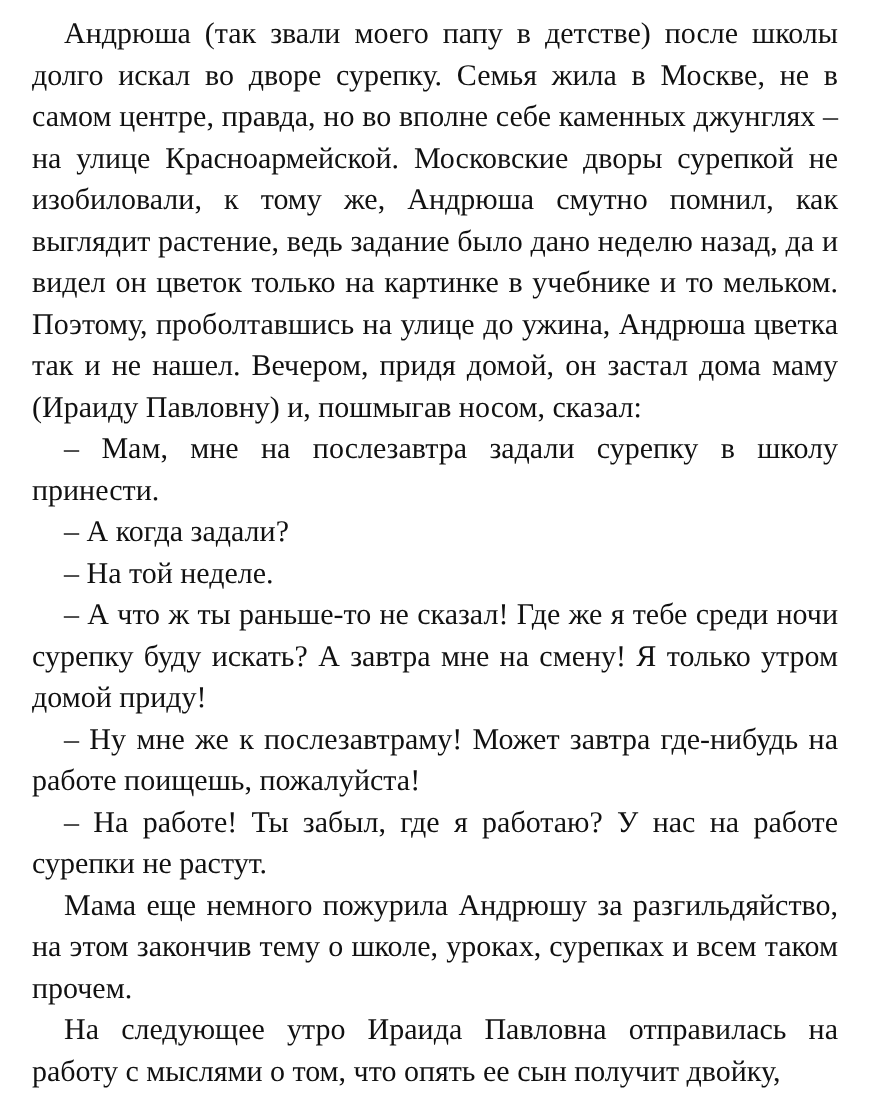Андрюша (так звали моего папу в детстве) после школы долго искал во дворе сурепку. Семья жила в Москве, не в самом центре, правда, но во вполне себе каменных джунглях – на улице Красноармейской. Московские дворы сурепкой не изобиловали, к тому же, Андрюша смутно помнил, как выглядит растение, ведь задание было дано неделю назад, да и видел он цветок только на картинке в учебнике и то мельком. Поэтому, проболтавшись на улице до ужина, Андрюша цветка так и не нашел. Вечером, придя домой, он застал дома маму (Ираиду Павловну) и, пошмыгав носом, сказал:
– Мам, мне на послезавтра задали сурепку в школу принести.
– А когда задали?
– На той неделе.
– А что ж ты раньше-то не сказал! Где же я тебе среди ночи сурепку буду искать? А завтра мне на смену! Я только утром домой приду!
– Ну мне же к послезавтраму! Может завтра где-нибудь на работе поищешь, пожалуйста!
– На работе! Ты забыл, где я работаю? У нас на работе сурепки не растут.
Мама еще немного пожурила Андрюшу за разгильдяйство, на этом закончив тему о школе, уроках, сурепках и всем таком прочем.
На следующее утро Ираида Павловна отправилась на работу с мыслями о том, что опять ее сын получит двойку,